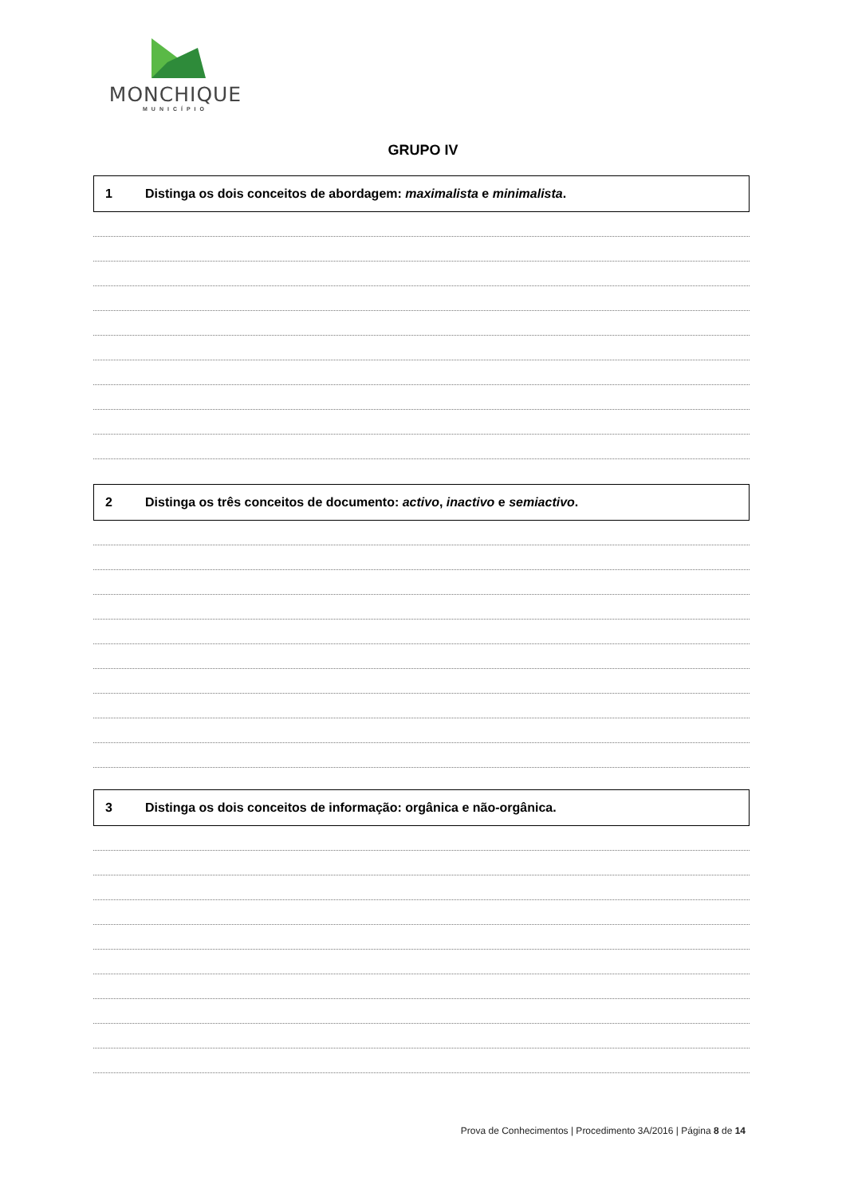MONCHIQUE
MUNICÍPIO
GRUPO IV
1 Distinga os dois conceitos de abordagem: maximalista e minimalista.
2 Distinga os três conceitos de documento: activo, inactivo e semiactivo.
3 Distinga os dois conceitos de informação: orgânica e não-orgânica.
Prova de Conhecimentos | Procedimento 3A/2016 | Página 8 de 14